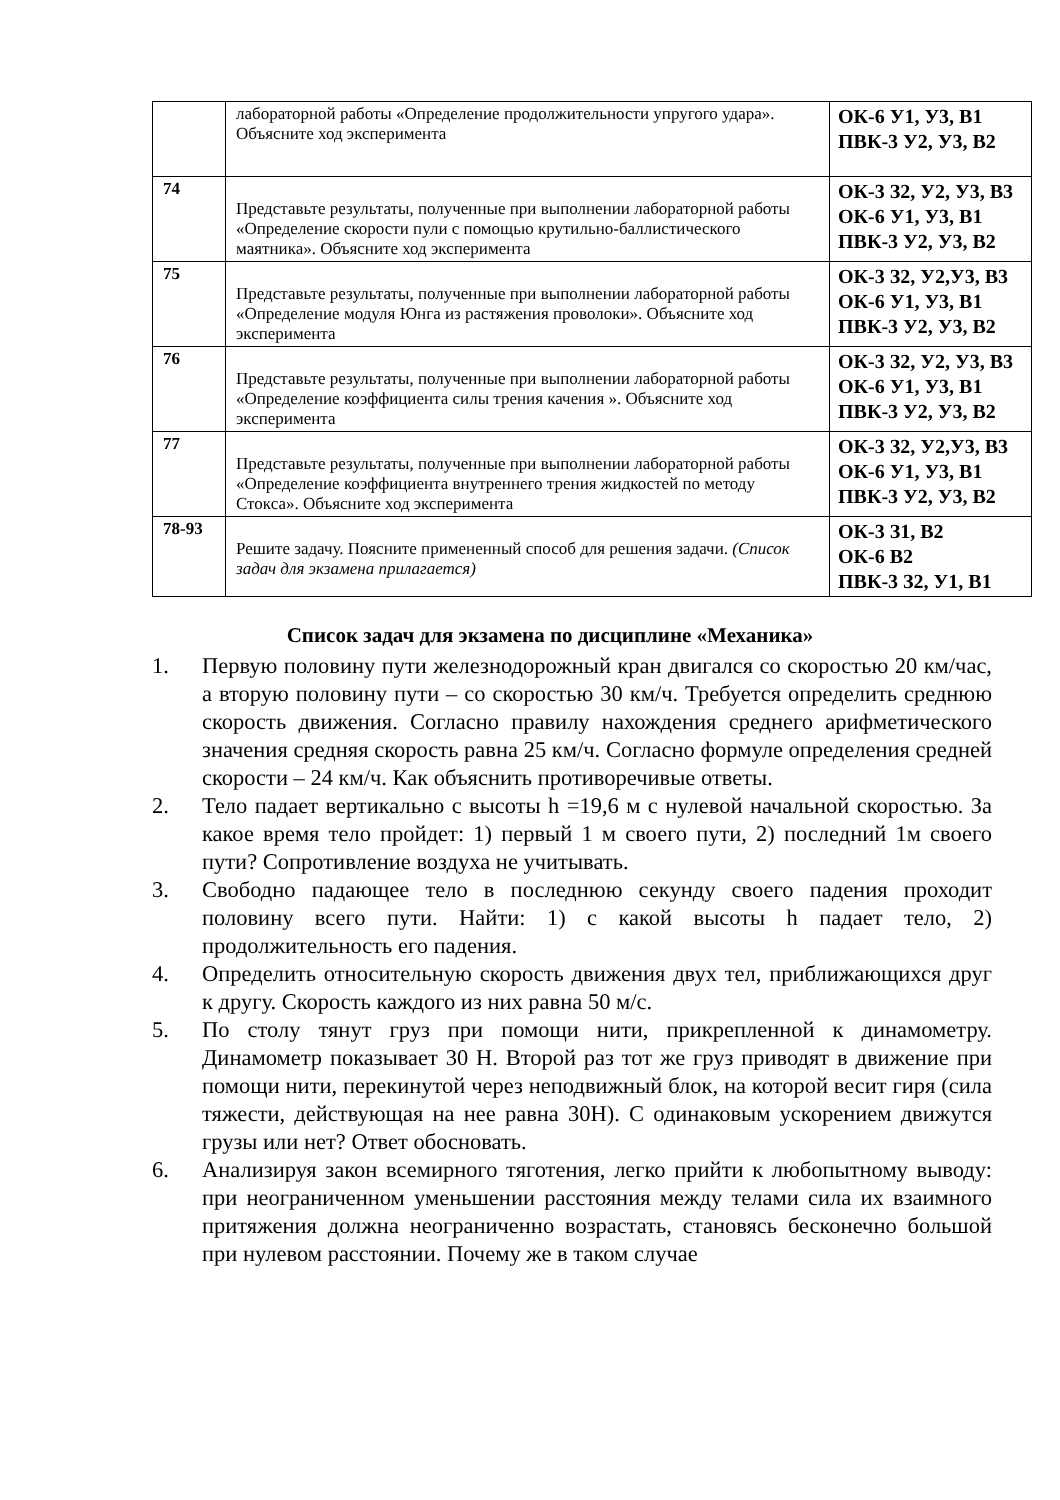| | лабораторной работы «Определение продолжительности упругого удара». Объясните ход эксперимента | ОК-6 У1, У3, В1 ПВК-3 У2, У3, В2 |
| 74 | Представьте результаты, полученные при выполнении лабораторной работы «Определение скорости пули с помощью крутильно-баллистического маятника». Объясните ход эксперимента | ОК-3 З2, У2, У3, В3 ОК-6 У1, У3, В1 ПВК-3 У2, У3, В2 |
| 75 | Представьте результаты, полученные при выполнении лабораторной работы «Определение модуля Юнга из растяжения проволоки». Объясните ход эксперимента | ОК-3 З2, У2,У3, В3 ОК-6 У1, У3, В1 ПВК-3 У2, У3, В2 |
| 76 | Представьте результаты, полученные при выполнении лабораторной работы «Определение коэффициента силы трения качения ». Объясните ход эксперимента | ОК-3 З2, У2, У3, В3 ОК-6 У1, У3, В1 ПВК-3 У2, У3, В2 |
| 77 | Представьте результаты, полученные при выполнении лабораторной работы «Определение коэффициента внутреннего трения жидкостей по методу Стокса». Объясните ход эксперимента | ОК-3 З2, У2,У3, В3 ОК-6 У1, У3, В1 ПВК-3 У2, У3, В2 |
| 78-93 | Решите задачу. Поясните примененный способ для решения задачи. (Список задач для экзамена прилагается) | ОК-3 З1, В2 ОК-6 В2 ПВК-3 З2, У1, В1 |
Список задач для экзамена по дисциплине «Механика»
1. Первую половину пути железнодорожный кран двигался со скоростью 20 км/час, а вторую половину пути – со скоростью 30 км/ч. Требуется определить среднюю скорость движения. Согласно правилу нахождения среднего арифметического значения средняя скорость равна 25 км/ч. Согласно формуле определения средней скорости – 24 км/ч. Как объяснить противоречивые ответы.
2. Тело падает вертикально с высоты h =19,6 м с нулевой начальной скоростью. За какое время тело пройдет: 1) первый 1 м своего пути, 2) последний 1м своего пути? Сопротивление воздуха не учитывать.
3. Свободно падающее тело в последнюю секунду своего падения проходит половину всего пути. Найти: 1) с какой высоты h падает тело, 2) продолжительность его падения.
4. Определить относительную скорость движения двух тел, приближающихся друг к другу. Скорость каждого из них равна 50 м/с.
5. По столу тянут груз при помощи нити, прикрепленной к динамометру. Динамометр показывает 30 Н. Второй раз тот же груз приводят в движение при помощи нити, перекинутой через неподвижный блок, на которой весит гиря (сила тяжести, действующая на нее равна 30Н). С одинаковым ускорением движутся грузы или нет? Ответ обосновать.
6. Анализируя закон всемирного тяготения, легко прийти к любопытному выводу: при неограниченном уменьшении расстояния между телами сила их взаимного притяжения должна неограниченно возрастать, становясь бесконечно большой при нулевом расстоянии. Почему же в таком случае